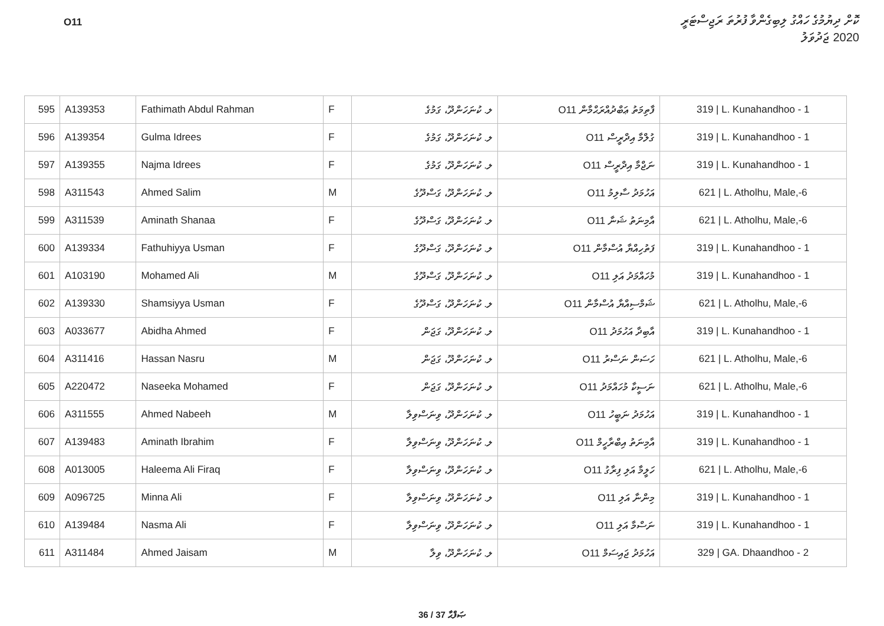O11
ކޮށް ދިޔުމުގެ ހައްގު ލިބިގެންވާ ފުރުތަ ރަޖިސްޓަރީ
2020 ޖަދުވަލު
| 595 | A139353 | Fathimath Abdul Rahman | F | ލ. ކުނަހަންދޫ، ގަމުގެ | O11 ފާތިމަތު ޢަބްދުއްރަޙްމާން | 319 / L. Kunahandhoo - 1 |
| 596 | A139354 | Gulma Idrees | F | ލ. ކުނަހަންދޫ، ގަމުގެ | O11 ގުލްމާ އިދްރީސް | 319 / L. Kunahandhoo - 1 |
| 597 | A139355 | Najma Idrees | F | ލ. ކުނަހަންދޫ، ގަމުގެ | O11 ނަޖްމާ އިދްރީސް | 319 / L. Kunahandhoo - 1 |
| 598 | A311543 | Ahmed Salim | M | ލ. ކުނަހަންދޫ، ގަސްދޫގެ | O11 އަހުމަދު ސާލިމު | 621 / L. Atholhu, Male,-6 |
| 599 | A311539 | Aminath Shanaa | F | ލ. ކުނަހަންދޫ، ގަސްދޫގެ | O11 އާމިނަތު ޝަނާ | 621 / L. Atholhu, Male,-6 |
| 600 | A139334 | Fathuhiyya Usman | F | ލ. ކުނަހަންދޫ، ގަސްދޫގެ | O11 ފަތުހިއްޔާ އުސްމާން | 319 / L. Kunahandhoo - 1 |
| 601 | A103190 | Mohamed Ali | M | ލ. ކުނަހަންދޫ، ގަސްދޫގެ | O11 މުހައްމަދު އަލި | 319 / L. Kunahandhoo - 1 |
| 602 | A139330 | Shamsiyya Usman | F | ލ. ކުނަހަންދޫ، ގަސްދޫގެ | O11 ޝަމްސިއްޔާ އުސްމާން | 621 / L. Atholhu, Male,-6 |
| 603 | A033677 | Abidha Ahmed | F | ލ. ކުނަހަންދޫ، ގަޖަން | O11 އާބިދާ އަހުމަދު | 319 / L. Kunahandhoo - 1 |
| 604 | A311416 | Hassan Nasru | M | ލ. ކުނަހަންދޫ، ގަޖަން | O11 ހަސަން ނަސްރު | 621 / L. Atholhu, Male,-6 |
| 605 | A220472 | Naseeka Mohamed | F | ލ. ކުނަހަންދޫ، ގަޖަން | O11 ނަސީކާ މުހައްމަދު | 621 / L. Atholhu, Male,-6 |
| 606 | A311555 | Ahmed Nabeeh | M | ލ. ކުނަހަންދޫ، ވިނަސްވިލާ | O11 އަހުމަދު ނަބީހު | 319 / L. Kunahandhoo - 1 |
| 607 | A139483 | Aminath Ibrahim | F | ލ. ކުނަހަންދޫ، ވިނަސްވިލާ | O11 އާމިނަތު އިބްރާހީމް | 319 / L. Kunahandhoo - 1 |
| 608 | A013005 | Haleema Ali Firaq | F | ލ. ކުނަހަންދޫ، ވިނަސްވިލާ | O11 ހަލީމާ އަލި ފިރާގު | 621 / L. Atholhu, Male,-6 |
| 609 | A096725 | Minna Ali | F | ލ. ކުނަހަންދޫ، ވިނަސްވިލާ | O11 މިންނާ އަލި | 319 / L. Kunahandhoo - 1 |
| 610 | A139484 | Nasma Ali | F | ލ. ކުނަހަންދޫ، ވިނަސްވިލާ | O11 ނަސްމާ އަލި | 319 / L. Kunahandhoo - 1 |
| 611 | A311484 | Ahmed Jaisam | M | ލ. ކުނަހަންދޫ، ވިލާ | O11 އަހުމަދު ޖައިސަމް | 329 / GA. Dhaandhoo - 2 |
36 / 37 ޞަފްޙާ